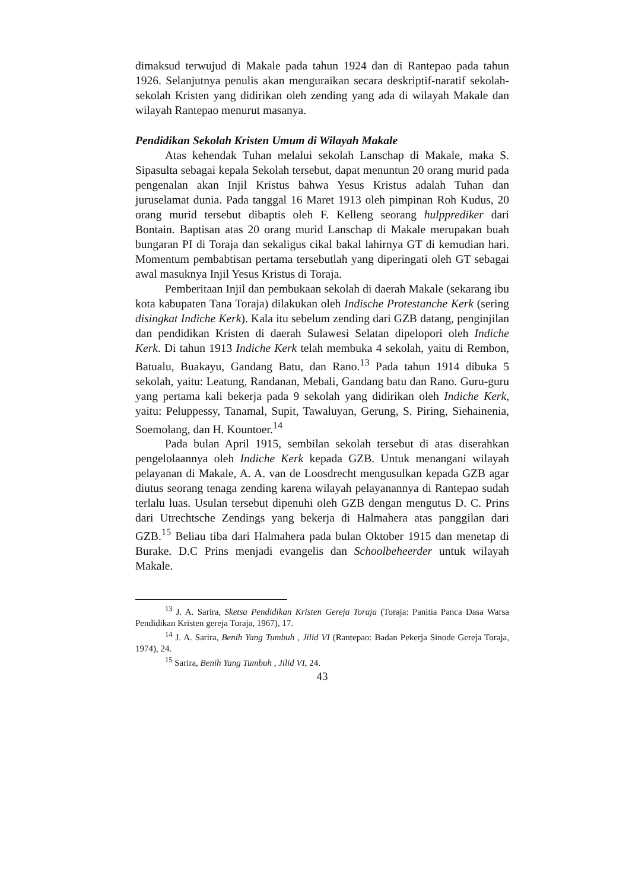dimaksud terwujud di Makale pada tahun 1924 dan di Rantepao pada tahun 1926. Selanjutnya penulis akan menguraikan secara deskriptif-naratif sekolah-sekolah Kristen yang didirikan oleh zending yang ada di wilayah Makale dan wilayah Rantepao menurut masanya.
Pendidikan Sekolah Kristen Umum di Wilayah Makale
Atas kehendak Tuhan melalui sekolah Lanschap di Makale, maka S. Sipasulta sebagai kepala Sekolah tersebut, dapat menuntun 20 orang murid pada pengenalan akan Injil Kristus bahwa Yesus Kristus adalah Tuhan dan juruselamat dunia. Pada tanggal 16 Maret 1913 oleh pimpinan Roh Kudus, 20 orang murid tersebut dibaptis oleh F. Kelleng seorang hulpprediker dari Bontain. Baptisan atas 20 orang murid Lanschap di Makale merupakan buah bungaran PI di Toraja dan sekaligus cikal bakal lahirnya GT di kemudian hari. Momentum pembabtisan pertama tersebutlah yang diperingati oleh GT sebagai awal masuknya Injil Yesus Kristus di Toraja.
Pemberitaan Injil dan pembukaan sekolah di daerah Makale (sekarang ibu kota kabupaten Tana Toraja) dilakukan oleh Indische Protestanche Kerk (sering disingkat Indiche Kerk). Kala itu sebelum zending dari GZB datang, penginjilan dan pendidikan Kristen di daerah Sulawesi Selatan dipelopori oleh Indiche Kerk. Di tahun 1913 Indiche Kerk telah membuka 4 sekolah, yaitu di Rembon, Batualu, Buakayu, Gandang Batu, dan Rano.<sup>13</sup> Pada tahun 1914 dibuka 5 sekolah, yaitu: Leatung, Randanan, Mebali, Gandang batu dan Rano. Guru-guru yang pertama kali bekerja pada 9 sekolah yang didirikan oleh Indiche Kerk, yaitu: Peluppessy, Tanamal, Supit, Tawaluyan, Gerung, S. Piring, Siehainenia, Soemolang, dan H. Kountoer.<sup>14</sup>
Pada bulan April 1915, sembilan sekolah tersebut di atas diserahkan pengelolaannya oleh Indiche Kerk kepada GZB. Untuk menangani wilayah pelayanan di Makale, A. A. van de Loosdrecht mengusulkan kepada GZB agar diutus seorang tenaga zending karena wilayah pelayanannya di Rantepao sudah terlalu luas. Usulan tersebut dipenuhi oleh GZB dengan mengutus D. C. Prins dari Utrechtsche Zendings yang bekerja di Halmahera atas panggilan dari GZB.<sup>15</sup> Beliau tiba dari Halmahera pada bulan Oktober 1915 dan menetap di Burake. D.C Prins menjadi evangelis dan Schoolbeheerder untuk wilayah Makale.
<sup>13</sup> J. A. Sarira, Sketsa Pendidikan Kristen Gereja Toraja (Toraja: Panitia Panca Dasa Warsa Pendidikan Kristen gereja Toraja, 1967), 17.
<sup>14</sup> J. A. Sarira, Benih Yang Tumbuh , Jilid VI (Rantepao: Badan Pekerja Sinode Gereja Toraja, 1974), 24.
<sup>15</sup> Sarira, Benih Yang Tumbuh , Jilid VI, 24.
43